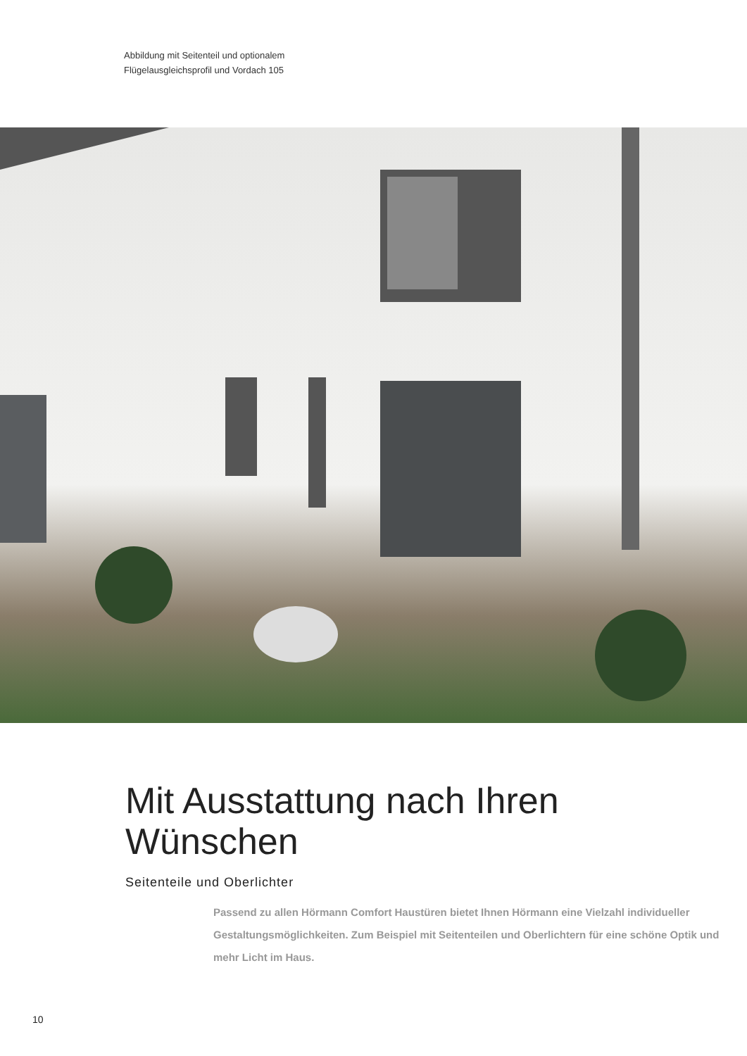Abbildung mit Seitenteil und optionalem
Flügelausgleichsprofil und Vordach 105
Mit Ausstattung nach Ihren
Wünschen
Seitenteile und Oberlichter
Passend zu allen Hörmann Comfort Haustüren bietet Ihnen Hörmann eine Vielzahl individueller Gestaltungsmöglichkeiten. Zum Beispiel mit Seitenteilen und Oberlichtern für eine schöne Optik und mehr Licht im Haus.
10